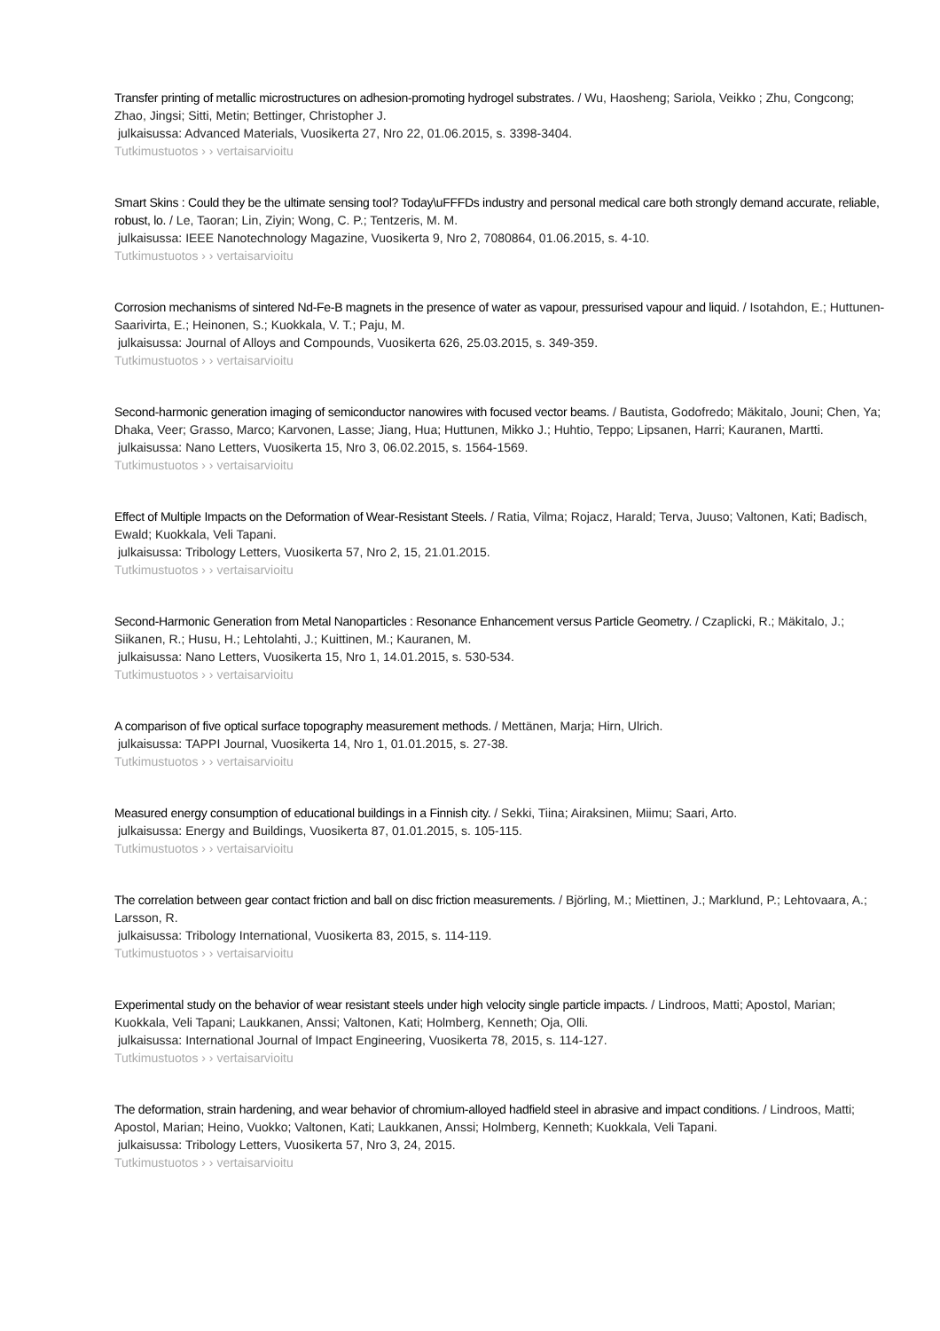Transfer printing of metallic microstructures on adhesion-promoting hydrogel substrates. / Wu, Haosheng; Sariola, Veikko ; Zhu, Congcong; Zhao, Jingsi; Sitti, Metin; Bettinger, Christopher J.
julkaisussa: Advanced Materials, Vuosikerta 27, Nro 22, 01.06.2015, s. 3398-3404.
Tutkimustuotos › › vertaisarvioitu
Smart Skins : Could they be the ultimate sensing tool? Today\uFFFDs industry and personal medical care both strongly demand accurate, reliable, robust, lo. / Le, Taoran; Lin, Ziyin; Wong, C. P.; Tentzeris, M. M.
julkaisussa: IEEE Nanotechnology Magazine, Vuosikerta 9, Nro 2, 7080864, 01.06.2015, s. 4-10.
Tutkimustuotos › › vertaisarvioitu
Corrosion mechanisms of sintered Nd-Fe-B magnets in the presence of water as vapour, pressurised vapour and liquid. / Isotahdon, E.; Huttunen-Saarivirta, E.; Heinonen, S.; Kuokkala, V. T.; Paju, M.
julkaisussa: Journal of Alloys and Compounds, Vuosikerta 626, 25.03.2015, s. 349-359.
Tutkimustuotos › › vertaisarvioitu
Second-harmonic generation imaging of semiconductor nanowires with focused vector beams. / Bautista, Godofredo; Mäkitalo, Jouni; Chen, Ya; Dhaka, Veer; Grasso, Marco; Karvonen, Lasse; Jiang, Hua; Huttunen, Mikko J.; Huhtio, Teppo; Lipsanen, Harri; Kauranen, Martti.
julkaisussa: Nano Letters, Vuosikerta 15, Nro 3, 06.02.2015, s. 1564-1569.
Tutkimustuotos › › vertaisarvioitu
Effect of Multiple Impacts on the Deformation of Wear-Resistant Steels. / Ratia, Vilma; Rojacz, Harald; Terva, Juuso; Valtonen, Kati; Badisch, Ewald; Kuokkala, Veli Tapani.
julkaisussa: Tribology Letters, Vuosikerta 57, Nro 2, 15, 21.01.2015.
Tutkimustuotos › › vertaisarvioitu
Second-Harmonic Generation from Metal Nanoparticles : Resonance Enhancement versus Particle Geometry. / Czaplicki, R.; Mäkitalo, J.; Siikanen, R.; Husu, H.; Lehtolahti, J.; Kuittinen, M.; Kauranen, M.
julkaisussa: Nano Letters, Vuosikerta 15, Nro 1, 14.01.2015, s. 530-534.
Tutkimustuotos › › vertaisarvioitu
A comparison of five optical surface topography measurement methods. / Mettänen, Marja; Hirn, Ulrich.
julkaisussa: TAPPI Journal, Vuosikerta 14, Nro 1, 01.01.2015, s. 27-38.
Tutkimustuotos › › vertaisarvioitu
Measured energy consumption of educational buildings in a Finnish city. / Sekki, Tiina; Airaksinen, Miimu; Saari, Arto.
julkaisussa: Energy and Buildings, Vuosikerta 87, 01.01.2015, s. 105-115.
Tutkimustuotos › › vertaisarvioitu
The correlation between gear contact friction and ball on disc friction measurements. / Björling, M.; Miettinen, J.; Marklund, P.; Lehtovaara, A.; Larsson, R.
julkaisussa: Tribology International, Vuosikerta 83, 2015, s. 114-119.
Tutkimustuotos › › vertaisarvioitu
Experimental study on the behavior of wear resistant steels under high velocity single particle impacts. / Lindroos, Matti; Apostol, Marian; Kuokkala, Veli Tapani; Laukkanen, Anssi; Valtonen, Kati; Holmberg, Kenneth; Oja, Olli.
julkaisussa: International Journal of Impact Engineering, Vuosikerta 78, 2015, s. 114-127.
Tutkimustuotos › › vertaisarvioitu
The deformation, strain hardening, and wear behavior of chromium-alloyed hadfield steel in abrasive and impact conditions. / Lindroos, Matti; Apostol, Marian; Heino, Vuokko; Valtonen, Kati; Laukkanen, Anssi; Holmberg, Kenneth; Kuokkala, Veli Tapani.
julkaisussa: Tribology Letters, Vuosikerta 57, Nro 3, 24, 2015.
Tutkimustuotos › › vertaisarvioitu